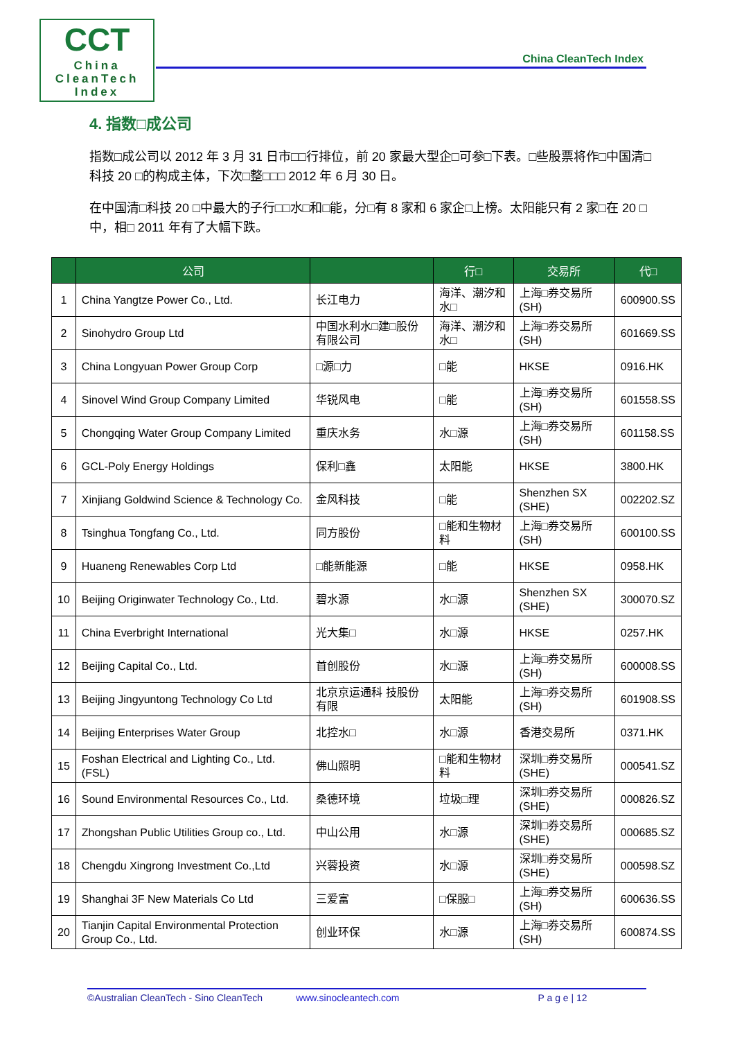CCT
China
CleanTech
Index
China CleanTech Index
4. 指数□成公司
指数□成公司以 2012 年 3 月 31 日市□□行排位，前 20 家最大型企□可参□下表。□些股票将作□中国清□科技 20 □的构成主体，下次□整□□□ 2012 年 6 月 30 日。
在中国清□科技 20 □中最大的子行□□水□和□能，分□有 8 家和 6 家企□上榜。太阳能只有 2 家□在 20 □中，相□ 2011 年有了大幅下跌。
| | 公司 | | 行□ | 交易所 | 代□ |
| --- | --- | --- | --- | --- | --- |
| 1 | China Yangtze Power Co., Ltd. | 长江电力 | 海洋、潮汐和水□ | 上海□券交易所(SH) | 600900.SS |
| 2 | Sinohydro Group Ltd | 中国水利水□建□股份有限公司 | 海洋、潮汐和水□ | 上海□券交易所(SH) | 601669.SS |
| 3 | China Longyuan Power Group Corp | □源□力 | □能 | HKSE | 0916.HK |
| 4 | Sinovel Wind Group Company Limited | 华锐风电 | □能 | 上海□券交易所(SH) | 601558.SS |
| 5 | Chongqing Water Group Company Limited | 重庆水务 | 水□源 | 上海□券交易所(SH) | 601158.SS |
| 6 | GCL-Poly Energy Holdings | 保利□鑫 | 太阳能 | HKSE | 3800.HK |
| 7 | Xinjiang Goldwind Science & Technology Co. | 金风科技 | □能 | Shenzhen SX (SHE) | 002202.SZ |
| 8 | Tsinghua Tongfang Co., Ltd. | 同方股份 | □能和生物材料 | 上海□券交易所(SH) | 600100.SS |
| 9 | Huaneng Renewables Corp Ltd | □能新能源 | □能 | HKSE | 0958.HK |
| 10 | Beijing Originwater Technology Co., Ltd. | 碧水源 | 水□源 | Shenzhen SX (SHE) | 300070.SZ |
| 11 | China Everbright International | 光大集□ | 水□源 | HKSE | 0257.HK |
| 12 | Beijing Capital Co., Ltd. | 首创股份 | 水□源 | 上海□券交易所(SH) | 600008.SS |
| 13 | Beijing Jingyuntong Technology Co Ltd | 北京京运通科 技股份有限 | 太阳能 | 上海□券交易所(SH) | 601908.SS |
| 14 | Beijing Enterprises Water Group | 北控水□ | 水□源 | 香港交易所 | 0371.HK |
| 15 | Foshan Electrical and Lighting Co., Ltd. (FSL) | 佛山照明 | □能和生物材料 | 深圳□券交易所(SHE) | 000541.SZ |
| 16 | Sound Environmental Resources Co., Ltd. | 桑德环境 | 垃圾□理 | 深圳□券交易所(SHE) | 000826.SZ |
| 17 | Zhongshan Public Utilities Group co., Ltd. | 中山公用 | 水□源 | 深圳□券交易所(SHE) | 000685.SZ |
| 18 | Chengdu Xingrong Investment Co.,Ltd | 兴蓉投资 | 水□源 | 深圳□券交易所(SHE) | 000598.SZ |
| 19 | Shanghai 3F New Materials Co Ltd | 三爱富 | □保服□ | 上海□券交易所(SH) | 600636.SS |
| 20 | Tianjin Capital Environmental Protection Group Co., Ltd. | 创业环保 | 水□源 | 上海□券交易所(SH) | 600874.SS |
©Australian CleanTech - Sino CleanTech www.sinocleantech.com P a g e | 12